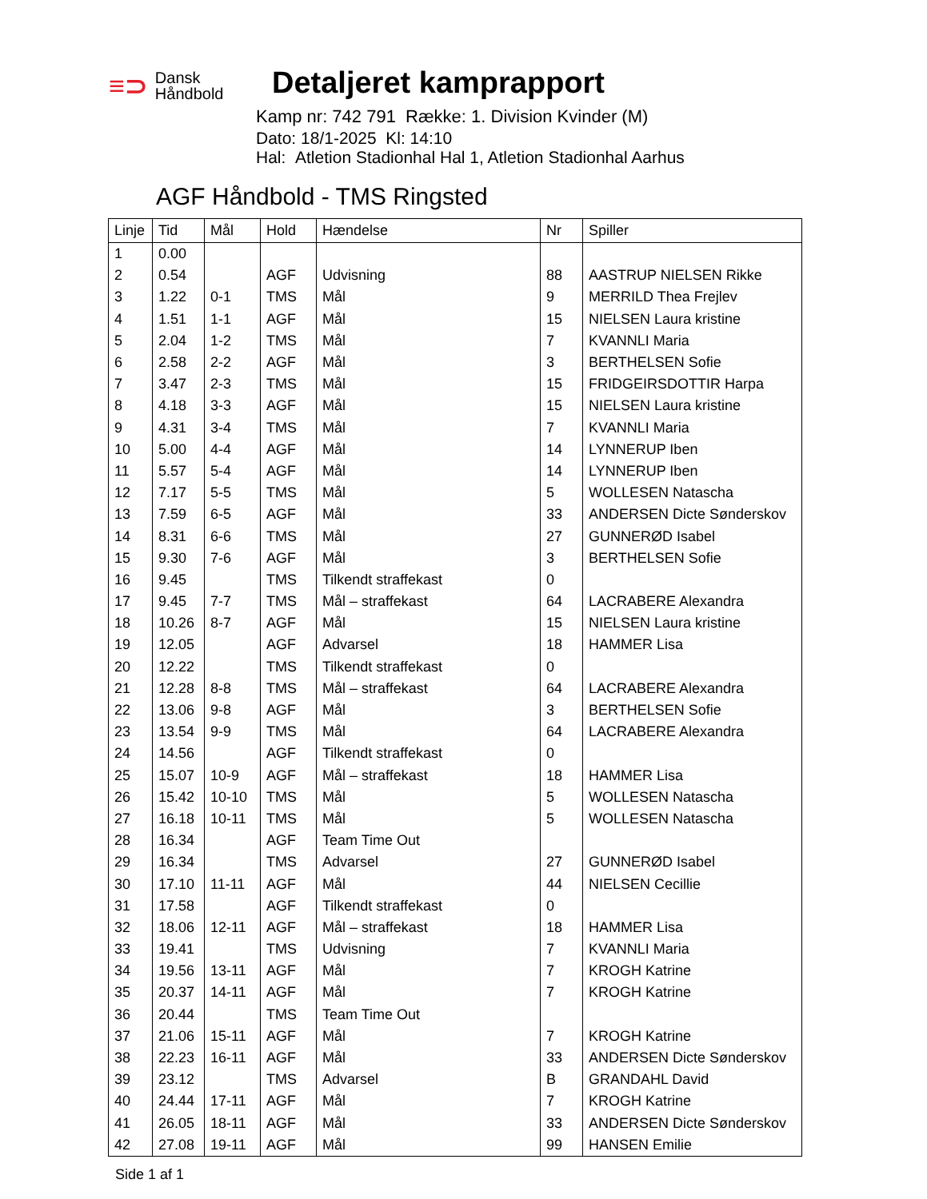≡⊃ Dansk
Håndbold
Detaljeret kamprapport
Kamp nr: 742 791 Række: 1. Division Kvinder (M)
Dato: 18/1-2025 Kl: 14:10
Hal: Atletion Stadionhal Hal 1, Atletion Stadionhal Aarhus
AGF Håndbold - TMS Ringsted
| Linje | Tid | Mål | Hold | Hændelse | Nr | Spiller |
| --- | --- | --- | --- | --- | --- | --- |
| 1 | 0.00 | | | | | |
| 2 | 0.54 | | AGF | Udvisning | 88 | AASTRUP NIELSEN Rikke |
| 3 | 1.22 | 0-1 | TMS | Mål | 9 | MERRILD Thea Frejlev |
| 4 | 1.51 | 1-1 | AGF | Mål | 15 | NIELSEN Laura kristine |
| 5 | 2.04 | 1-2 | TMS | Mål | 7 | KVANNLI Maria |
| 6 | 2.58 | 2-2 | AGF | Mål | 3 | BERTHELSEN Sofie |
| 7 | 3.47 | 2-3 | TMS | Mål | 15 | FRIDGEIRSDOTTIR Harpa |
| 8 | 4.18 | 3-3 | AGF | Mål | 15 | NIELSEN Laura kristine |
| 9 | 4.31 | 3-4 | TMS | Mål | 7 | KVANNLI Maria |
| 10 | 5.00 | 4-4 | AGF | Mål | 14 | LYNNERUP Iben |
| 11 | 5.57 | 5-4 | AGF | Mål | 14 | LYNNERUP Iben |
| 12 | 7.17 | 5-5 | TMS | Mål | 5 | WOLLESEN Natascha |
| 13 | 7.59 | 6-5 | AGF | Mål | 33 | ANDERSEN Dicte Sønderskov |
| 14 | 8.31 | 6-6 | TMS | Mål | 27 | GUNNERØD Isabel |
| 15 | 9.30 | 7-6 | AGF | Mål | 3 | BERTHELSEN Sofie |
| 16 | 9.45 | | TMS | Tilkendt straffekast | 0 | |
| 17 | 9.45 | 7-7 | TMS | Mål – straffekast | 64 | LACRABERE Alexandra |
| 18 | 10.26 | 8-7 | AGF | Mål | 15 | NIELSEN Laura kristine |
| 19 | 12.05 | | AGF | Advarsel | 18 | HAMMER Lisa |
| 20 | 12.22 | | TMS | Tilkendt straffekast | 0 | |
| 21 | 12.28 | 8-8 | TMS | Mål – straffekast | 64 | LACRABERE Alexandra |
| 22 | 13.06 | 9-8 | AGF | Mål | 3 | BERTHELSEN Sofie |
| 23 | 13.54 | 9-9 | TMS | Mål | 64 | LACRABERE Alexandra |
| 24 | 14.56 | | AGF | Tilkendt straffekast | 0 | |
| 25 | 15.07 | 10-9 | AGF | Mål – straffekast | 18 | HAMMER Lisa |
| 26 | 15.42 | 10-10 | TMS | Mål | 5 | WOLLESEN Natascha |
| 27 | 16.18 | 10-11 | TMS | Mål | 5 | WOLLESEN Natascha |
| 28 | 16.34 | | AGF | Team Time Out | | |
| 29 | 16.34 | | TMS | Advarsel | 27 | GUNNERØD Isabel |
| 30 | 17.10 | 11-11 | AGF | Mål | 44 | NIELSEN Cecillie |
| 31 | 17.58 | | AGF | Tilkendt straffekast | 0 | |
| 32 | 18.06 | 12-11 | AGF | Mål – straffekast | 18 | HAMMER Lisa |
| 33 | 19.41 | | TMS | Udvisning | 7 | KVANNLI Maria |
| 34 | 19.56 | 13-11 | AGF | Mål | 7 | KROGH Katrine |
| 35 | 20.37 | 14-11 | AGF | Mål | 7 | KROGH Katrine |
| 36 | 20.44 | | TMS | Team Time Out | | |
| 37 | 21.06 | 15-11 | AGF | Mål | 7 | KROGH Katrine |
| 38 | 22.23 | 16-11 | AGF | Mål | 33 | ANDERSEN Dicte Sønderskov |
| 39 | 23.12 | | TMS | Advarsel | B | GRANDAHL David |
| 40 | 24.44 | 17-11 | AGF | Mål | 7 | KROGH Katrine |
| 41 | 26.05 | 18-11 | AGF | Mål | 33 | ANDERSEN Dicte Sønderskov |
| 42 | 27.08 | 19-11 | AGF | Mål | 99 | HANSEN Emilie |
Side 1 af 1